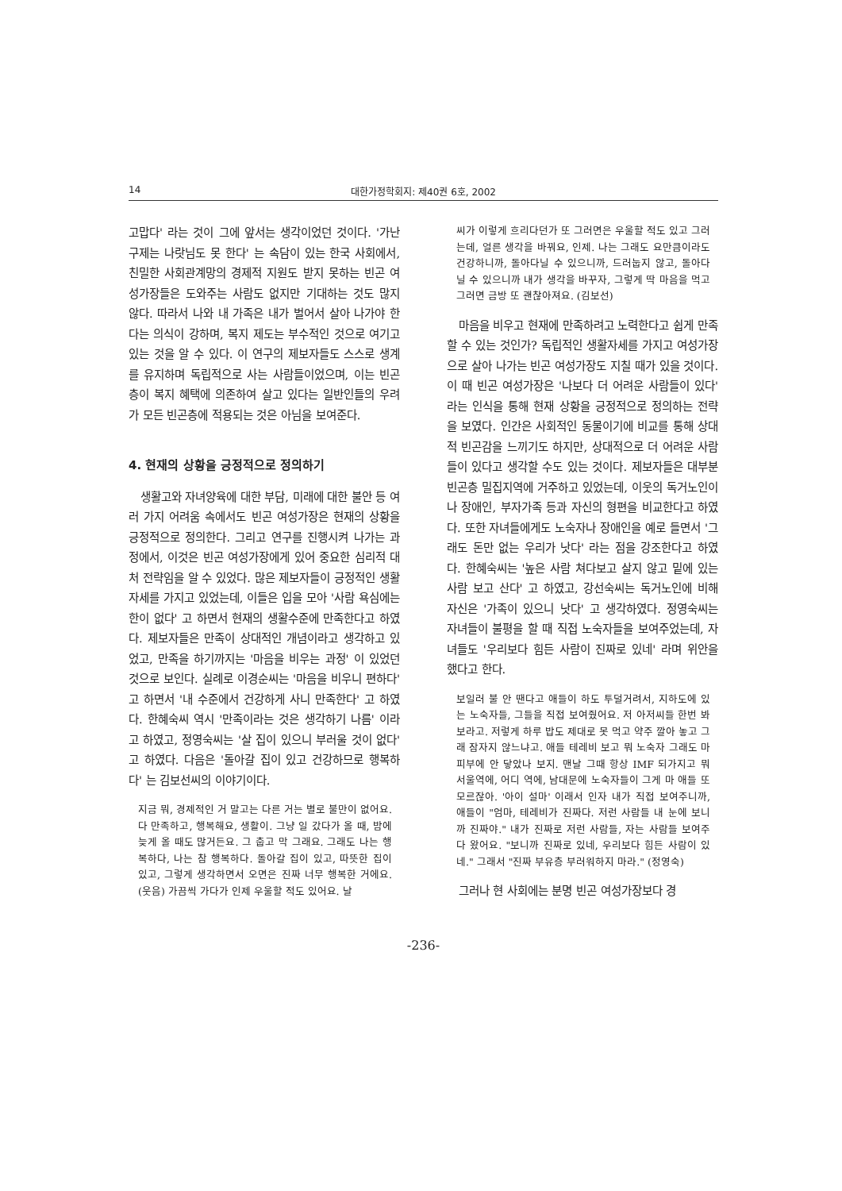14 대한가정학회지: 제40권 6호, 2002
고맙다' 라는 것이 그에 앞서는 생각이었던 것이다. '가난 구제는 나랏님도 못 한다' 는 속담이 있는 한국 사회에서, 친밀한 사회관계망의 경제적 지원도 받지 못하는 빈곤 여성가장들은 도와주는 사람도 없지만 기대하는 것도 많지 않다. 따라서 나와 내 가족은 내가 벌어서 살아 나가야 한다는 의식이 강하며, 복지 제도는 부수적인 것으로 여기고 있는 것을 알 수 있다. 이 연구의 제보자들도 스스로 생계를 유지하며 독립적으로 사는 사람들이었으며, 이는 빈곤층이 복지 혜택에 의존하여 살고 있다는 일반인들의 우려가 모든 빈곤층에 적용되는 것은 아님을 보여준다.
4. 현재의 상황을 긍정적으로 정의하기
생활고와 자녀양육에 대한 부담, 미래에 대한 불안 등 여러 가지 어려움 속에서도 빈곤 여성가장은 현재의 상황을 긍정적으로 정의한다. 그리고 연구를 진행시켜 나가는 과정에서, 이것은 빈곤 여성가장에게 있어 중요한 심리적 대처 전략임을 알 수 있었다. 많은 제보자들이 긍정적인 생활자세를 가지고 있었는데, 이들은 입을 모아 '사람 욕심에는 한이 없다' 고 하면서 현재의 생활수준에 만족한다고 하였다. 제보자들은 만족이 상대적인 개념이라고 생각하고 있었고, 만족을 하기까지는 '마음을 비우는 과정' 이 있었던 것으로 보인다. 실례로 이경순씨는 '마음을 비우니 편하다' 고 하면서 '내 수준에서 건강하게 사니 만족한다' 고 하였다. 한혜숙씨 역시 '만족이라는 것은 생각하기 나름' 이라고 하였고, 정영숙씨는 '살 집이 있으니 부러울 것이 없다' 고 하였다. 다음은 '돌아갈 집이 있고 건강하므로 행복하다' 는 김보선씨의 이야기이다.
지금 뭐, 경제적인 거 말고는 다른 거는 별로 불만이 없어요. 다 만족하고, 행복해요, 생활이. 그냥 일 갔다가 올 때, 밤에 늦게 올 때도 많거든요. 그 춥고 막 그래요. 그래도 나는 행복하다, 나는 참 행복하다. 돌아갈 집이 있고, 따뜻한 집이 있고, 그렇게 생각하면서 오면은 진짜 너무 행복한 거에요. (웃음) 가끔씩 가다가 인제 우울할 적도 있어요. 날
씨가 이렇게 흐리다던가 또 그러면은 우울할 적도 있고 그러는데, 얼른 생각을 바꿔요, 인제. 나는 그래도 요만큼이라도 건강하니까, 돌아다닐 수 있으니까, 드러눕지 않고, 돌아다닐 수 있으니까 내가 생각을 바꾸자, 그렇게 딱 마음을 먹고 그러면 금방 또 괜찮아져요. (김보선)
마음을 비우고 현재에 만족하려고 노력한다고 쉽게 만족할 수 있는 것인가? 독립적인 생활자세를 가지고 여성가장으로 살아 나가는 빈곤 여성가장도 지칠 때가 있을 것이다. 이 때 빈곤 여성가장은 '나보다 더 어려운 사람들이 있다' 라는 인식을 통해 현재 상황을 긍정적으로 정의하는 전략을 보였다. 인간은 사회적인 동물이기에 비교를 통해 상대적 빈곤감을 느끼기도 하지만, 상대적으로 더 어려운 사람들이 있다고 생각할 수도 있는 것이다. 제보자들은 대부분 빈곤층 밀집지역에 거주하고 있었는데, 이웃의 독거노인이나 장애인, 부자가족 등과 자신의 형편을 비교한다고 하였다. 또한 자녀들에게도 노숙자나 장애인을 예로 들면서 '그래도 돈만 없는 우리가 낫다' 라는 점을 강조한다고 하였다. 한혜숙씨는 '높은 사람 쳐다보고 살지 않고 밑에 있는 사람 보고 산다' 고 하였고, 강선숙씨는 독거노인에 비해 자신은 '가족이 있으니 낫다' 고 생각하였다. 정영숙씨는 자녀들이 불평을 할 때 직접 노숙자들을 보여주었는데, 자녀들도 '우리보다 힘든 사람이 진짜로 있네' 라며 위안을 했다고 한다.
보일러 불 안 땐다고 애들이 하도 투덜거려서, 지하도에 있는 노숙자들, 그들을 직접 보여줬어요. 저 아저씨들 한번 봐 보라고. 저렇게 하루 밥도 제대로 못 먹고 약주 깔아 놓고 그래 잠자지 않느냐고. 애들 테레비 보고 뭐 노숙자 그래도 마 피부에 안 닿았나 보지. 맨날 그때 항상 IMF 되가지고 뭐 서울역에, 어디 역에, 남대문에 노숙자들이 그게 마 애들 또 모르잖아. '아이 설마' 이래서 인자 내가 직접 보여주니까, 애들이 "엄마, 테레비가 진짜다. 저런 사람들 내 눈에 보니까 진짜야." 내가 진짜로 저런 사람들, 자는 사람들 보여주다 왔어요. "보니까 진짜로 있네, 우리보다 힘든 사람이 있네." 그래서 "진짜 부유층 부러워하지 마라." (정영숙)
그러나 현 사회에는 분명 빈곤 여성가장보다 경
-236-